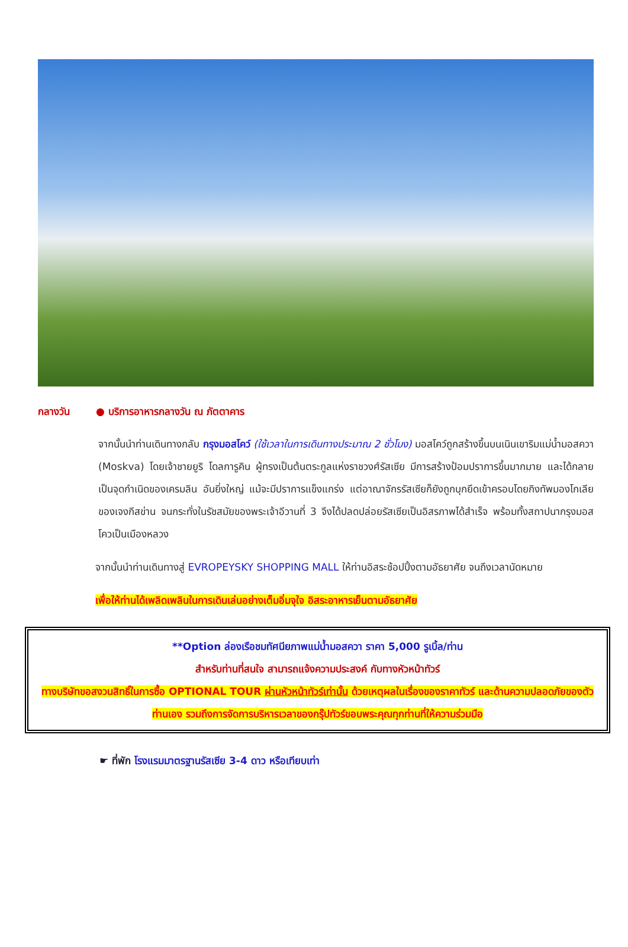กลางวัน ● บริการอาหารกลางวัน ณ ภัตตาคาร
จากนั้นนำท่านเดินทางกลับ กรุงมอสโคว์ (ใช้เวลาในการเดินทางประมาณ 2 ชั่วโมง) มอสโคว์ถูกสร้างขึ้นบนเนินเขาริมแม่น้ำมอสควา (Moskva) โดยเจ้าชายยูริ โดลการูคิน ผู้ทรงเป็นต้นตระกูลแห่งราชวงศ์รัสเซีย มีการสร้างป้อมปราการขึ้นมากมาย และได้กลายเป็นจุดกำเนิดของเครมลิน อันยิ่งใหญ่ แม้จะมีปราการแข็งแกร่ง แต่อาณาจักรรัสเซียก็ยังถูกบุกยึดเข้าครอบโดยกิงทัพมองโกเลียของเจงกีสข่าน จนกระทั่งในรัชสมัยของพระเจ้าอีวานที่ 3 จึงได้ปลดปล่อยรัสเซียเป็นอิสรภาพได้สำเร็จ พร้อมทั้งสถาปนากรุงมอสโควเป็นเมืองหลวง
จากนั้นนำท่านเดินทางสู่ EVROPEYSKY SHOPPING MALL ให้ท่านอิสระช้อปปิ้งตามอัธยาศัย จนถึงเวลานัดหมาย
เพื่อให้ท่านได้เพลิดเพลินในการเดินเล่นอย่างเต็มอิ่มจุใจ อิสระอาหารเย็นตามอัธยาศัย
**Option ล่องเรือชมทัศนียภาพแม่น้ำมอสควา ราคา 5,000 รูเบิ้ล/ท่าน
สำหรับท่านที่สนใจ สามารถแจ้งความประสงค์ กับทางหัวหน้าทัวร์
ทางบริษัทขอสงวนสิทธิ์ในการซื้อ OPTIONAL TOUR ผ่านหัวหน้าทัวร์เท่านั้น ด้วยเหตุผลในเรื่องของราคาทัวร์ และด้านความปลอดภัยของตัวท่านเอง รวมถึงการจัดการบริหารเวลาของกรุ๊ปทัวร์ขอบพระคุณทุกท่านที่ให้ความร่วมมือ
☛ ที่พัก โรงแรมมาตรฐานรัสเซีย 3-4 ดาว หรือเทียบเท่า